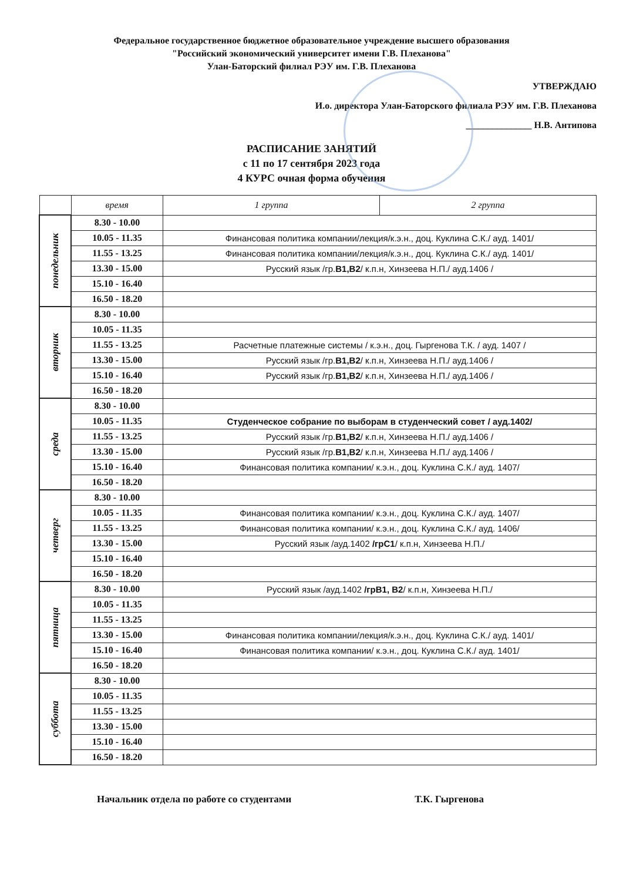Федеральное государственное бюджетное образовательное учреждение высшего образования
"Российский экономический университет имени Г.В. Плеханова"
Улан-Баторский филиал РЭУ им. Г.В. Плеханова
УТВЕРЖДАЮ
И.о. директора Улан-Баторского филиала РЭУ им. Г.В. Плеханова
______________ Н.В. Антипова
РАСПИСАНИЕ ЗАНЯТИЙ
с 11 по 17 сентября 2023 года
4 КУРС очная форма обучения
| | время | 1 группа | 2 группа |
| --- | --- | --- | --- |
| понедельник | 8.30 - 10.00 | | |
| | 10.05 - 11.35 | Финансовая политика компании/лекция/к.э.н., доц. Куклина С.К./ ауд. 1401/ | |
| | 11.55 - 13.25 | Финансовая политика компании/лекция/к.э.н., доц. Куклина С.К./ ауд. 1401/ | |
| | 13.30 - 15.00 | Русский язык /гр. В1,В2 / к.п.н, Хинзеева Н.П./ ауд.1406 / | |
| | 15.10 - 16.40 | | |
| | 16.50 - 18.20 | | |
| вторник | 8.30 - 10.00 | | |
| | 10.05 - 11.35 | | |
| | 11.55 - 13.25 | Расчетные платежные системы / к.э.н., доц. Гыргенова Т.К. / ауд. 1407 / | |
| | 13.30 - 15.00 | Русский язык /гр. В1,В2 / к.п.н, Хинзеева Н.П./ ауд.1406 / | |
| | 15.10 - 16.40 | Русский язык /гр. В1,В2 / к.п.н, Хинзеева Н.П./ ауд.1406 / | |
| | 16.50 - 18.20 | | |
| среда | 8.30 - 10.00 | | |
| | 10.05 - 11.35 | Студенческое собрание по выборам в студенческий совет / ауд.1402/ | |
| | 11.55 - 13.25 | Русский язык /гр. В1,В2 / к.п.н, Хинзеева Н.П./ ауд.1406 / | |
| | 13.30 - 15.00 | Русский язык /гр. В1,В2 / к.п.н, Хинзеева Н.П./ ауд.1406 / | |
| | 15.10 - 16.40 | Финансовая политика компании/ к.э.н., доц. Куклина С.К./ ауд. 1407/ | |
| | 16.50 - 18.20 | | |
| четверг | 8.30 - 10.00 | | |
| | 10.05 - 11.35 | Финансовая политика компании/ к.э.н., доц. Куклина С.К./ ауд. 1407/ | |
| | 11.55 - 13.25 | Финансовая политика компании/ к.э.н., доц. Куклина С.К./ ауд. 1406/ | |
| | 13.30 - 15.00 | Русский язык /ауд.1402 /грС1 / к.п.н, Хинзеева Н.П./ | |
| | 15.10 - 16.40 | | |
| | 16.50 - 18.20 | | |
| пятница | 8.30 - 10.00 | Русский язык /ауд.1402 /грВ1, В2 / к.п.н, Хинзеева Н.П./ | |
| | 10.05 - 11.35 | | |
| | 11.55 - 13.25 | | |
| | 13.30 - 15.00 | Финансовая политика компании/лекция/к.э.н., доц. Куклина С.К./ ауд. 1401/ | |
| | 15.10 - 16.40 | Финансовая политика компании/ к.э.н., доц. Куклина С.К./ ауд. 1401/ | |
| | 16.50 - 18.20 | | |
| суббота | 8.30 - 10.00 | | |
| | 10.05 - 11.35 | | |
| | 11.55 - 13.25 | | |
| | 13.30 - 15.00 | | |
| | 15.10 - 16.40 | | |
| | 16.50 - 18.20 | | |
Начальник отдела по работе со студентами Т.К. Гыргенова